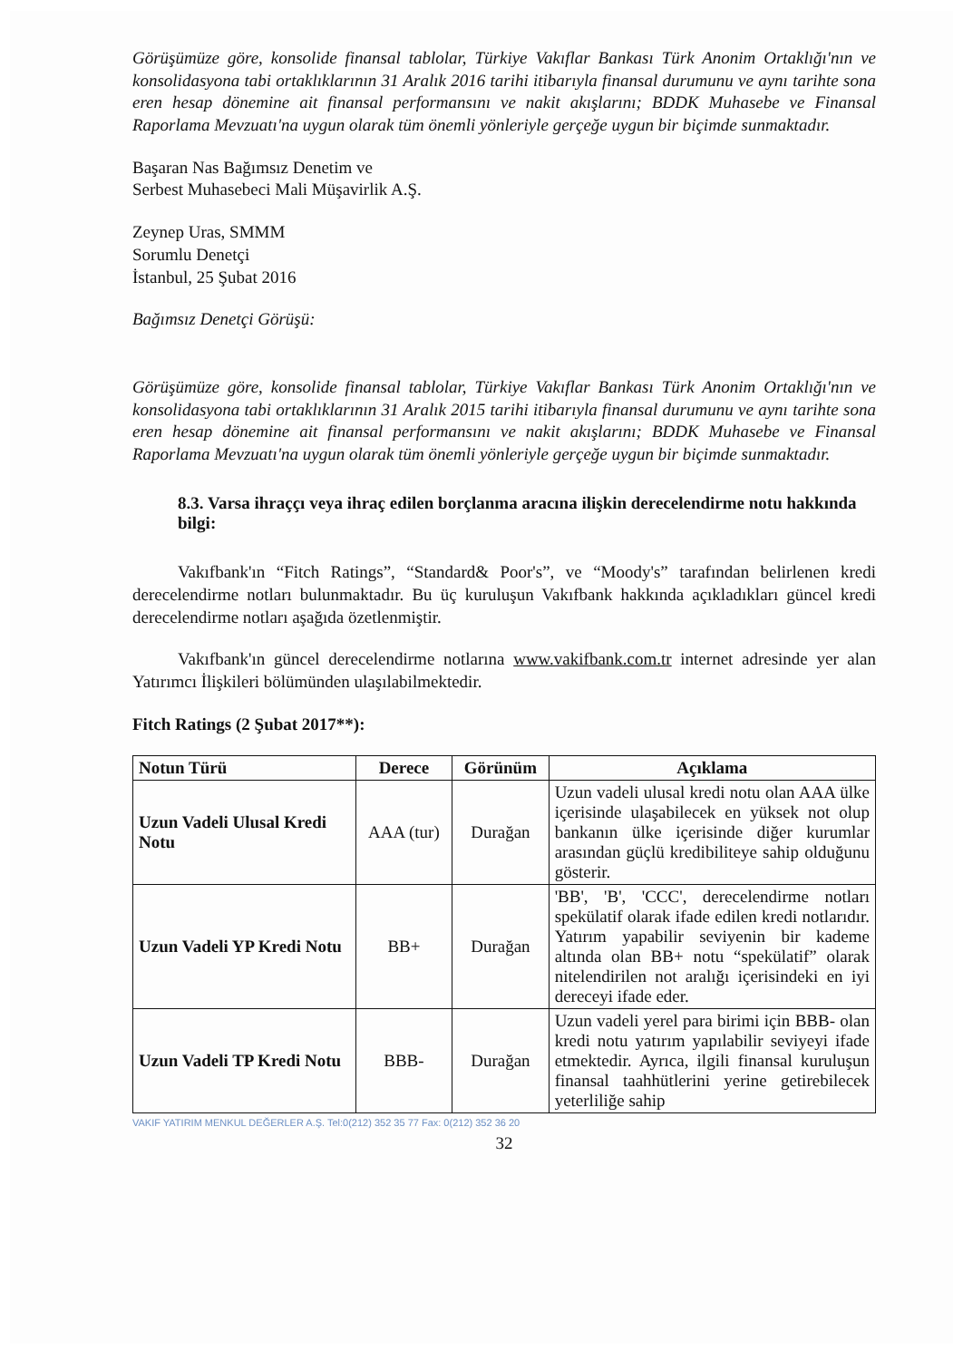Görüşümüze göre, konsolide finansal tablolar, Türkiye Vakıflar Bankası Türk Anonim Ortaklığı'nın ve konsolidasyona tabi ortaklıklarının 31 Aralık 2016 tarihi itibarıyla finansal durumunu ve aynı tarihte sona eren hesap dönemine ait finansal performansını ve nakit akışlarını; BDDK Muhasebe ve Finansal Raporlama Mevzuatı'na uygun olarak tüm önemli yönleriyle gerçeğe uygun bir biçimde sunmaktadır.
Başaran Nas Bağımsız Denetim ve
Serbest Muhasebeci Mali Müşavirlik A.Ş.
Zeynep Uras, SMMM
Sorumlu Denetçi
İstanbul, 25 Şubat 2016
Bağımsız Denetçi Görüşü:
Görüşümüze göre, konsolide finansal tablolar, Türkiye Vakıflar Bankası Türk Anonim Ortaklığı'nın ve konsolidasyona tabi ortaklıklarının 31 Aralık 2015 tarihi itibarıyla finansal durumunu ve aynı tarihte sona eren hesap dönemine ait finansal performansını ve nakit akışlarını; BDDK Muhasebe ve Finansal Raporlama Mevzuatı'na uygun olarak tüm önemli yönleriyle gerçeğe uygun bir biçimde sunmaktadır.
8.3. Varsa ihraççı veya ihraç edilen borçlanma aracına ilişkin derecelendirme notu hakkında bilgi:
Vakıfbank'ın “Fitch Ratings”, “Standard& Poor's”, ve “Moody's” tarafından belirlenen kredi derecelendirme notları bulunmaktadır. Bu üç kuruluşun Vakıfbank hakkında açıkladıkları güncel kredi derecelendirme notları aşağıda özetlenmiştir.
Vakıfbank'ın güncel derecelendirme notlarına www.vakifbank.com.tr internet adresinde yer alan Yatırımcı İlişkileri bölümünden ulaşılabilmektedir.
Fitch Ratings (2 Şubat 2017**):
| Notun Türü | Derece | Görünüm | Açıklama |
| --- | --- | --- | --- |
| Uzun Vadeli Ulusal Kredi Notu | AAA (tur) | Durağan | Uzun vadeli ulusal kredi notu olan AAA ülke içerisinde ulaşabilecek en yüksek not olup bankanın ülke içerisinde diğer kurumlar arasından güçlü kredibiliteye sahip olduğunu gösterir. |
| Uzun Vadeli YP Kredi Notu | BB+ | Durağan | 'BB', 'B', 'CCC', derecelendirme notları spekülatif olarak ifade edilen kredi notlarıdır. Yatırım yapabilir seviyenin bir kademe altında olan BB+ notu “spekülatif” olarak nitelendirilen not aralığı içerisindeki en iyi dereceyi ifade eder. |
| Uzun Vadeli TP Kredi Notu | BBB- | Durağan | Uzun vadeli yerel para birimi için BBB- olan kredi notu yatırım yapılabilir seviyeyi ifade etmektedir. Ayrıca, ilgili finansal kuruluşun finansal taahhütlerini yerine getirebilecek yeterliliğe sahip |
VAKIF YATIRIM MENKUL DEĞERLER A.Ş. Tel:0(212) 352 35 77 Fax: 0(212) 352 36 20
32